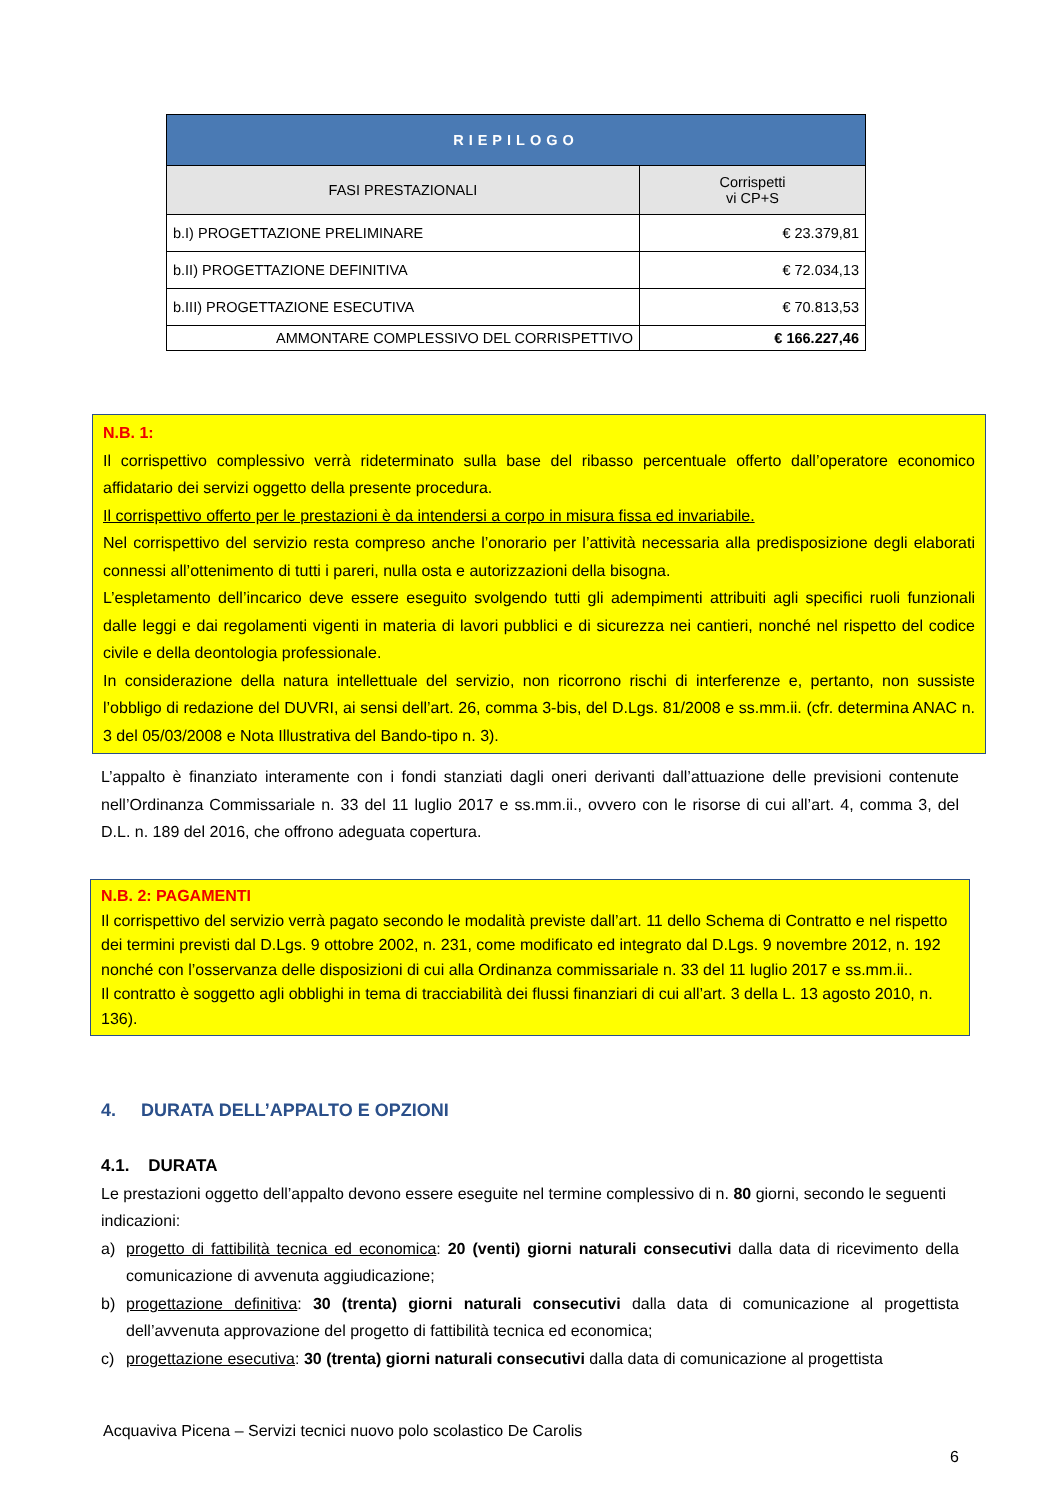| RIEPILOGO | |
| --- | --- |
| FASI PRESTAZIONALI | Corrispetti vi CP+S |
| b.I) PROGETTAZIONE PRELIMINARE | € 23.379,81 |
| b.II) PROGETTAZIONE DEFINITIVA | € 72.034,13 |
| b.III) PROGETTAZIONE ESECUTIVA | € 70.813,53 |
| AMMONTARE COMPLESSIVO DEL CORRISPETTIVO | € 166.227,46 |
N.B. 1:
Il corrispettivo complessivo verrà rideterminato sulla base del ribasso percentuale offerto dall’operatore economico affidatario dei servizi oggetto della presente procedura.
Il corrispettivo offerto per le prestazioni è da intendersi a corpo in misura fissa ed invariabile.
Nel corrispettivo del servizio resta compreso anche l’onorario per l’attività necessaria alla predisposizione degli elaborati connessi all’ottenimento di tutti i pareri, nulla osta e autorizzazioni della bisogna.
L’espletamento dell’incarico deve essere eseguito svolgendo tutti gli adempimenti attribuiti agli specifici ruoli funzionali dalle leggi e dai regolamenti vigenti in materia di lavori pubblici e di sicurezza nei cantieri, nonché nel rispetto del codice civile e della deontologia professionale.
In considerazione della natura intellettuale del servizio, non ricorrono rischi di interferenze e, pertanto, non sussiste l’obbligo di redazione del DUVRI, ai sensi dell’art. 26, comma 3-bis, del D.Lgs. 81/2008 e ss.mm.ii. (cfr. determina ANAC n. 3 del 05/03/2008 e Nota Illustrativa del Bando-tipo n. 3).
L’appalto è finanziato interamente con i fondi stanziati dagli oneri derivanti dall’attuazione delle previsioni contenute nell’Ordinanza Commissariale n. 33 del 11 luglio 2017 e ss.mm.ii., ovvero con le risorse di cui all’art. 4, comma 3, del D.L. n. 189 del 2016, che offrono adeguata copertura.
N.B. 2: PAGAMENTI
Il corrispettivo del servizio verrà pagato secondo le modalità previste dall’art. 11 dello Schema di Contratto e nel rispetto dei termini previsti dal D.Lgs. 9 ottobre 2002, n. 231, come modificato ed integrato dal D.Lgs. 9 novembre 2012, n. 192 nonché con l’osservanza delle disposizioni di cui alla Ordinanza commissariale n. 33 del 11 luglio 2017 e ss.mm.ii..
Il contratto è soggetto agli obblighi in tema di tracciabilità dei flussi finanziari di cui all’art. 3 della L. 13 agosto 2010, n. 136).
4. DURATA DELL’APPALTO E OPZIONI
4.1. DURATA
Le prestazioni oggetto dell’appalto devono essere eseguite nel termine complessivo di n. 80 giorni, secondo le seguenti indicazioni:
a) progetto di fattibilità tecnica ed economica: 20 (venti) giorni naturali consecutivi dalla data di ricevimento della comunicazione di avvenuta aggiudicazione;
b) progettazione definitiva: 30 (trenta) giorni naturali consecutivi dalla data di comunicazione al progettista dell’avvenuta approvazione del progetto di fattibilità tecnica ed economica;
c) progettazione esecutiva: 30 (trenta) giorni naturali consecutivi dalla data di comunicazione al progettista
Acquaviva Picena – Servizi tecnici nuovo polo scolastico De Carolis
6